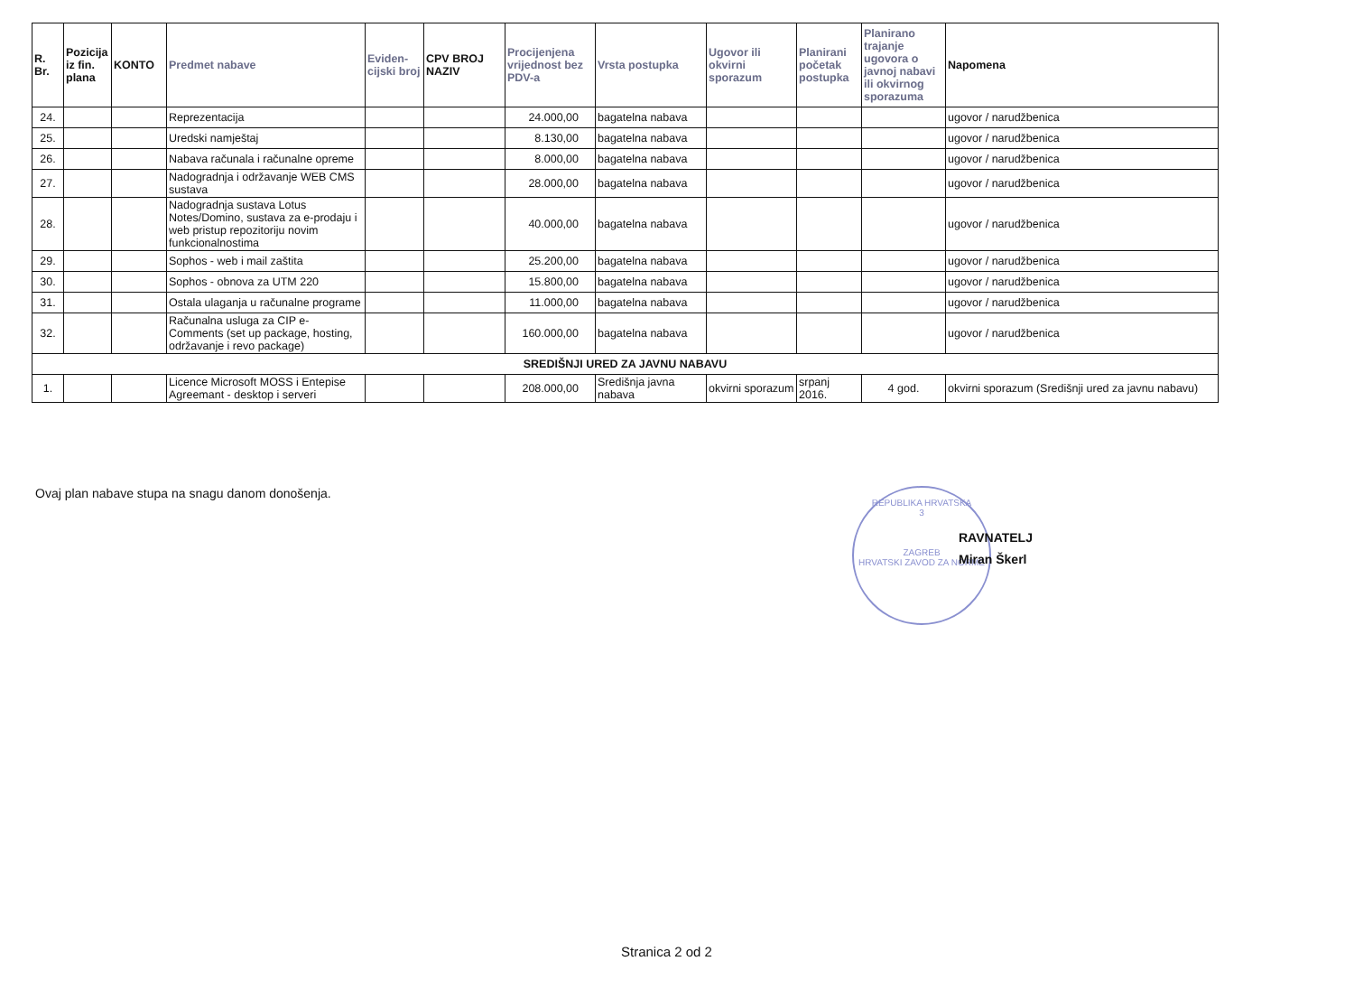| R. Br. | Pozicija iz fin. plana | KONTO | Predmet nabave | Eviden-cijski broj | CPV BROJ NAZIV | Procijenjena vrijednost bez PDV-a | Vrsta postupka | Ugovor ili okvirni sporazum | Planirani početak postupka | Planirano trajanje ugovora o javnoj nabavi ili okvirnog sporazuma | Napomena |
| --- | --- | --- | --- | --- | --- | --- | --- | --- | --- | --- | --- |
| 24. | | | Reprezentacija | | | 24.000,00 | bagatelna nabava | | | | ugovor / narudžbenica |
| 25. | | | Uredski namještaj | | | 8.130,00 | bagatelna nabava | | | | ugovor / narudžbenica |
| 26. | | | Nabava računala i računalne opreme | | | 8.000,00 | bagatelna nabava | | | | ugovor / narudžbenica |
| 27. | | | Nadogradnja i održavanje WEB CMS sustava | | | 28.000,00 | bagatelna nabava | | | | ugovor / narudžbenica |
| 28. | | | Nadogradnja sustava Lotus Notes/Domino, sustava za e-prodaju i web pristup repozitoriju novim funkcionalnostima | | | 40.000,00 | bagatelna nabava | | | | ugovor / narudžbenica |
| 29. | | | Sophos - web i mail zaštita | | | 25.200,00 | bagatelna nabava | | | | ugovor / narudžbenica |
| 30. | | | Sophos - obnova za UTM 220 | | | 15.800,00 | bagatelna nabava | | | | ugovor / narudžbenica |
| 31. | | | Ostala ulaganja u računalne programe | | | 11.000,00 | bagatelna nabava | | | | ugovor / narudžbenica |
| 32. | | | Računalna usluga za CIP e-Comments (set up package, hosting, održavanje i revo package) | | | 160.000,00 | bagatelna nabava | | | | ugovor / narudžbenica |
| SREDIŠNJI URED ZA JAVNU NABAVU | | | | | | | | | | | |
| 1. | | | Licence Microsoft MOSS i Entepise Agreemant - desktop i serveri | | | 208.000,00 | Središnja javna nabava | okvirni sporazum | srpanj 2016. | 4 god. | okvirni sporazum (Središnji ured za javnu nabavu) |
Ovaj plan nabave stupa na snagu danom donošenja.
REPUBLIKA HRVATSKA
3
ZAGREB
HRVATSKI ZAVOD ZA NORME
RAVNATELJ
Miran Škerl
Stranica 2 od 2